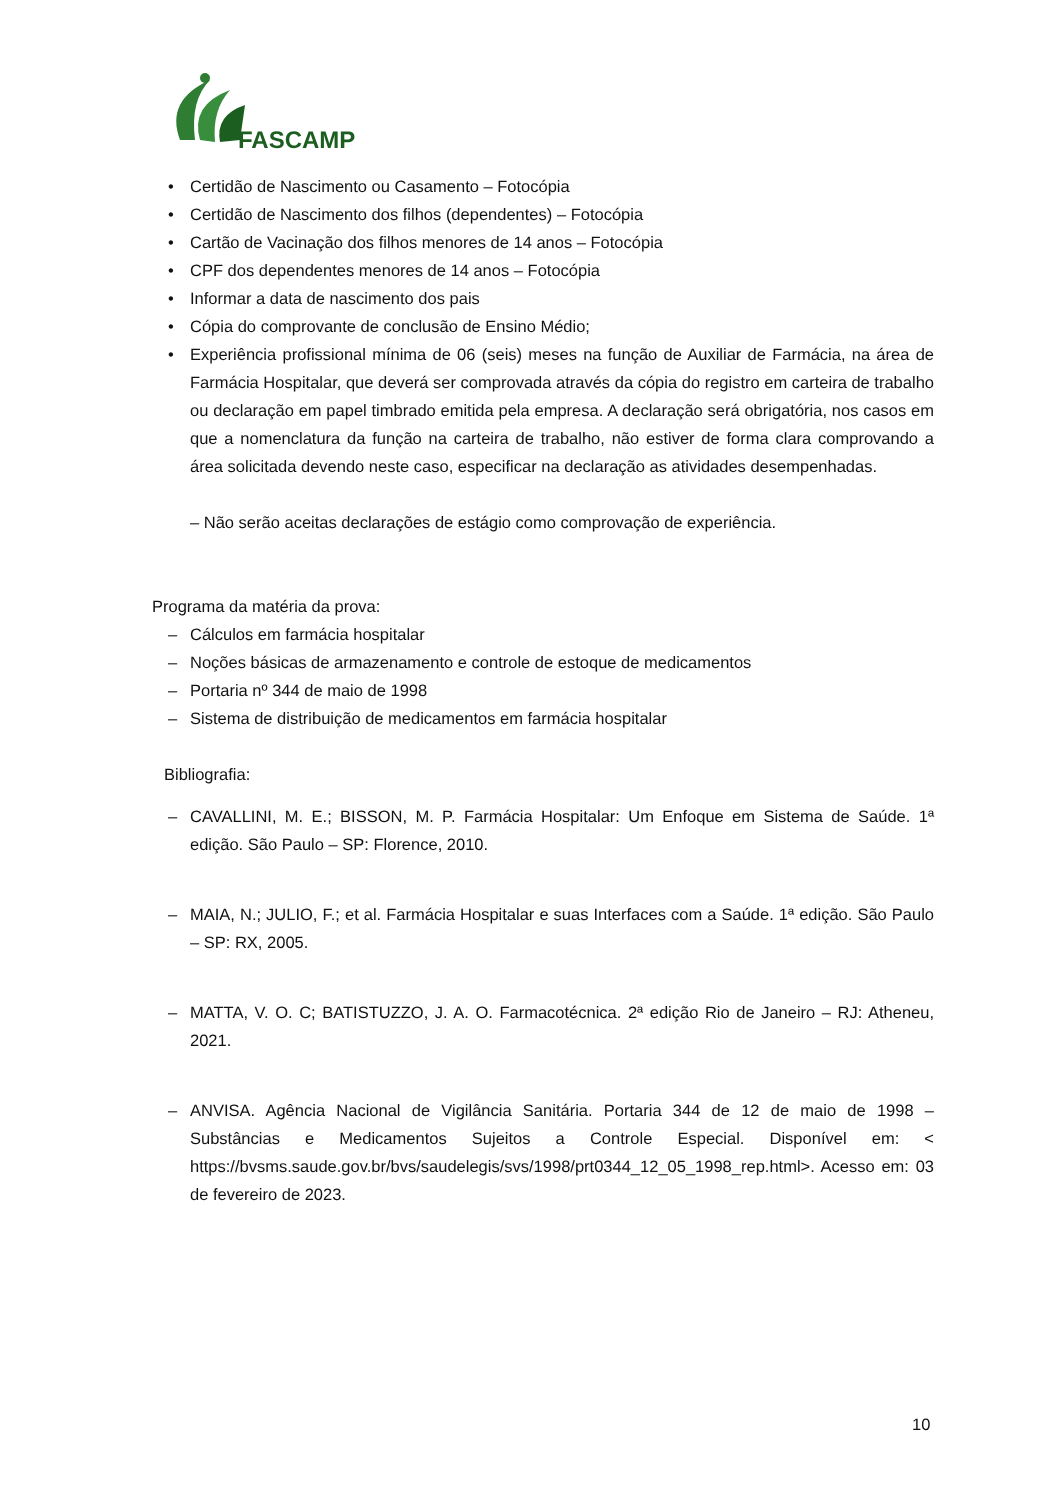FASCAMP
• Certidão de Nascimento ou Casamento – Fotocópia
• Certidão de Nascimento dos filhos (dependentes) – Fotocópia
• Cartão de Vacinação dos filhos menores de 14 anos – Fotocópia
• CPF dos dependentes menores de 14 anos – Fotocópia
• Informar a data de nascimento dos pais
• Cópia do comprovante de conclusão de Ensino Médio;
• Experiência profissional mínima de 06 (seis) meses na função de Auxiliar de Farmácia, na área de Farmácia Hospitalar, que deverá ser comprovada através da cópia do registro em carteira de trabalho ou declaração em papel timbrado emitida pela empresa. A declaração será obrigatória, nos casos em que a nomenclatura da função na carteira de trabalho, não estiver de forma clara comprovando a área solicitada devendo neste caso, especificar na declaração as atividades desempenhadas.
– Não serão aceitas declarações de estágio como comprovação de experiência.
Programa da matéria da prova:
– Cálculos em farmácia hospitalar
– Noções básicas de armazenamento e controle de estoque de medicamentos
– Portaria nº 344 de maio de 1998
– Sistema de distribuição de medicamentos em farmácia hospitalar
Bibliografia:
– CAVALLINI, M. E.; BISSON, M. P. Farmácia Hospitalar: Um Enfoque em Sistema de Saúde. 1ª edição. São Paulo – SP: Florence, 2010.
– MAIA, N.; JULIO, F.; et al. Farmácia Hospitalar e suas Interfaces com a Saúde. 1ª edição. São Paulo – SP: RX, 2005.
– MATTA, V. O. C; BATISTUZZO, J. A. O. Farmacotécnica. 2ª edição Rio de Janeiro – RJ: Atheneu, 2021.
– ANVISA. Agência Nacional de Vigilância Sanitária. Portaria 344 de 12 de maio de 1998 – Substâncias e Medicamentos Sujeitos a Controle Especial. Disponível em: < https://bvsms.saude.gov.br/bvs/saudelegis/svs/1998/prt0344_12_05_1998_rep.html>. Acesso em: 03 de fevereiro de 2023.
10